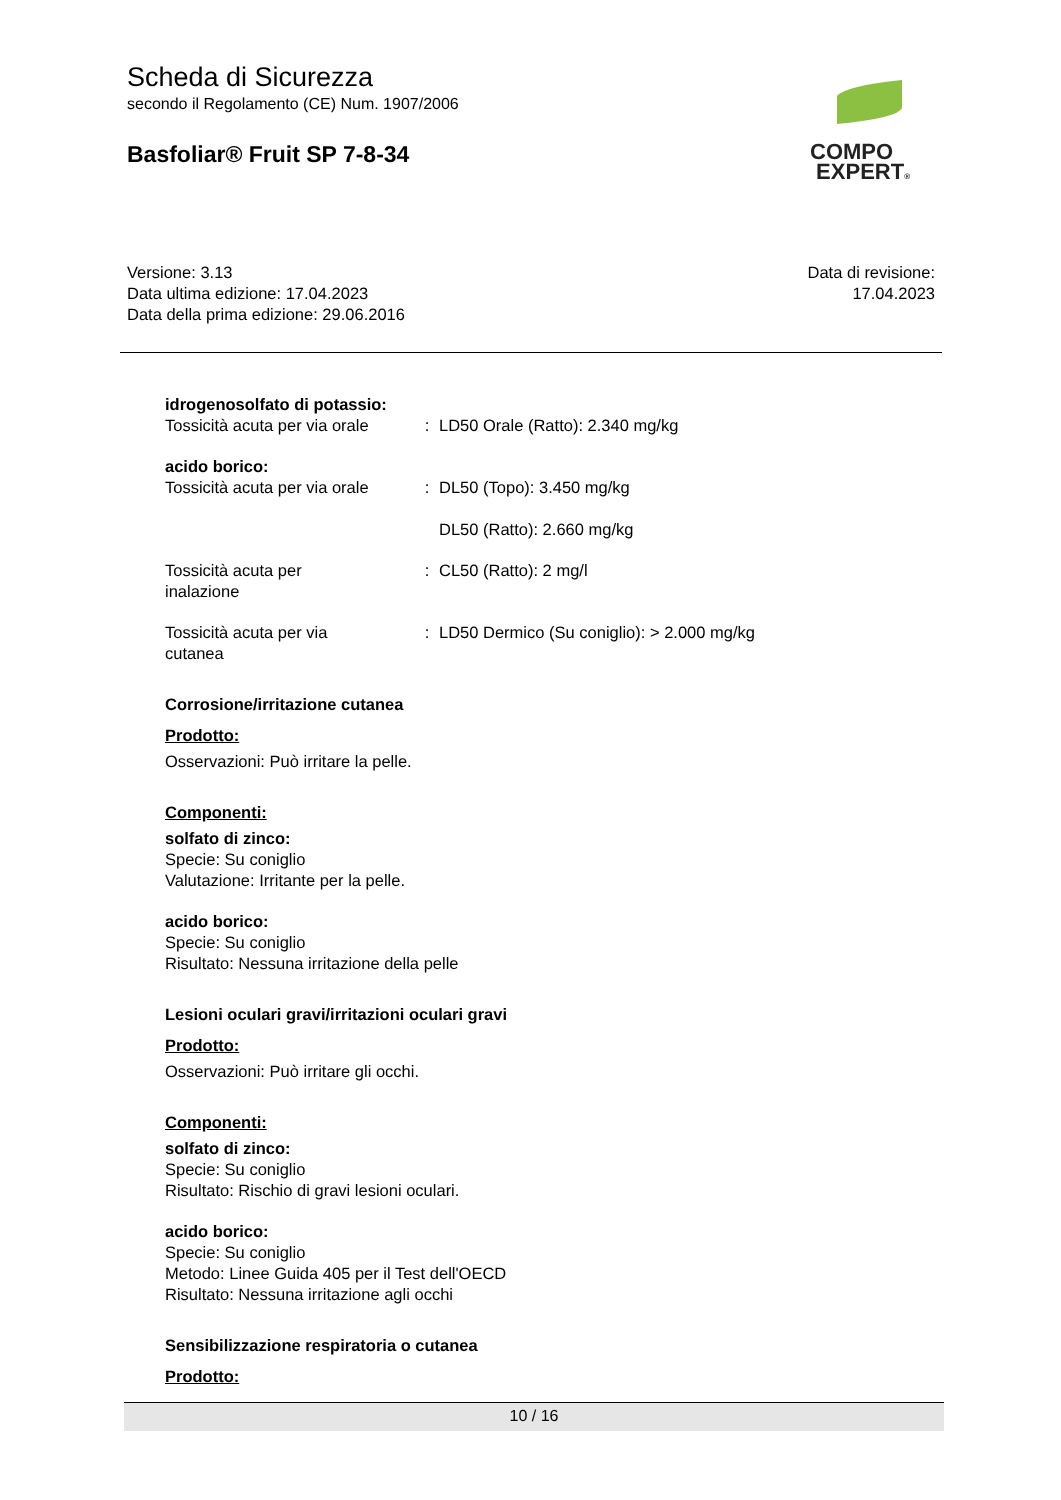Scheda di Sicurezza
secondo il Regolamento (CE) Num. 1907/2006
Basfoliar® Fruit SP 7-8-34
COMPO
EXPERT®
Versione: 3.13
Data ultima edizione: 17.04.2023
Data della prima edizione: 29.06.2016
Data di revisione:
17.04.2023
idrogenosolfato di potassio:
Tossicità acuta per via orale
: LD50 Orale (Ratto): 2.340 mg/kg
acido borico:
Tossicità acuta per via orale
: DL50 (Topo): 3.450 mg/kg
DL50 (Ratto): 2.660 mg/kg
Tossicità acuta per
inalazione
: CL50 (Ratto): 2 mg/l
Tossicità acuta per via
cutanea
: LD50 Dermico (Su coniglio): > 2.000 mg/kg
Corrosione/irritazione cutanea
Prodotto:
Osservazioni: Può irritare la pelle.
Componenti:
solfato di zinco:
Specie: Su coniglio
Valutazione: Irritante per la pelle.
acido borico:
Specie: Su coniglio
Risultato: Nessuna irritazione della pelle
Lesioni oculari gravi/irritazioni oculari gravi
Prodotto:
Osservazioni: Può irritare gli occhi.
Componenti:
solfato di zinco:
Specie: Su coniglio
Risultato: Rischio di gravi lesioni oculari.
acido borico:
Specie: Su coniglio
Metodo: Linee Guida 405 per il Test dell'OECD
Risultato: Nessuna irritazione agli occhi
Sensibilizzazione respiratoria o cutanea
Prodotto:
10 / 16